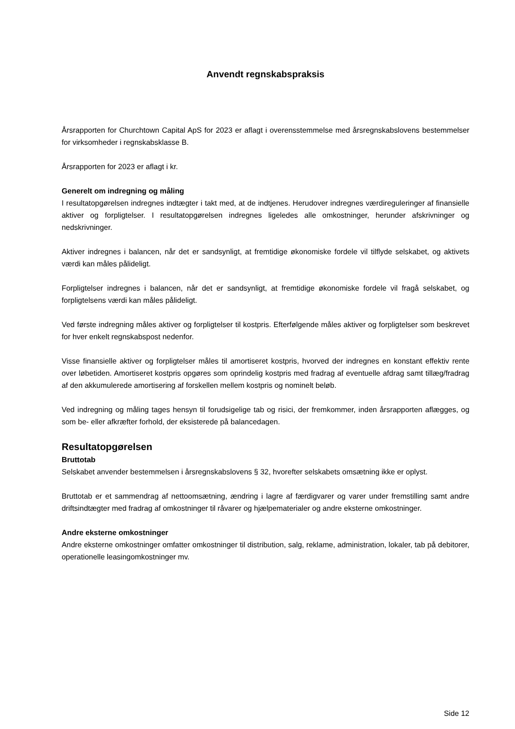Anvendt regnskabspraksis
Årsrapporten for Churchtown Capital ApS for 2023 er aflagt i overensstemmelse med årsregnskabslovens bestemmelser for virksomheder i regnskabsklasse B.
Årsrapporten for 2023 er aflagt i kr.
Generelt om indregning og måling
I resultatopgørelsen indregnes indtægter i takt med, at de indtjenes. Herudover indregnes værdireguleringer af finansielle aktiver og forpligtelser. I resultatopgørelsen indregnes ligeledes alle omkostninger, herunder afskrivninger og nedskrivninger.
Aktiver indregnes i balancen, når det er sandsynligt, at fremtidige økonomiske fordele vil tilflyde selskabet, og aktivets værdi kan måles pålideligt.
Forpligtelser indregnes i balancen, når det er sandsynligt, at fremtidige økonomiske fordele vil fragå selskabet, og forpligtelsens værdi kan måles pålideligt.
Ved første indregning måles aktiver og forpligtelser til kostpris. Efterfølgende måles aktiver og forpligtelser som beskrevet for hver enkelt regnskabspost nedenfor.
Visse finansielle aktiver og forpligtelser måles til amortiseret kostpris, hvorved der indregnes en konstant effektiv rente over løbetiden. Amortiseret kostpris opgøres som oprindelig kostpris med fradrag af eventuelle afdrag samt tillæg/fradrag af den akkumulerede amortisering af forskellen mellem kostpris og nominelt beløb.
Ved indregning og måling tages hensyn til forudsigelige tab og risici, der fremkommer, inden årsrapporten aflægges, og som be- eller afkræfter forhold, der eksisterede på balancedagen.
Resultatopgørelsen
Bruttotab
Selskabet anvender bestemmelsen i årsregnskabslovens § 32, hvorefter selskabets omsætning ikke er oplyst.
Bruttotab er et sammendrag af nettoomsætning, ændring i lagre af færdigvarer og varer under fremstilling samt andre driftsindtægter med fradrag af omkostninger til råvarer og hjælpematerialer og andre eksterne omkostninger.
Andre eksterne omkostninger
Andre eksterne omkostninger omfatter omkostninger til distribution, salg, reklame, administration, lokaler, tab på debitorer, operationelle leasingomkostninger mv.
Side 12